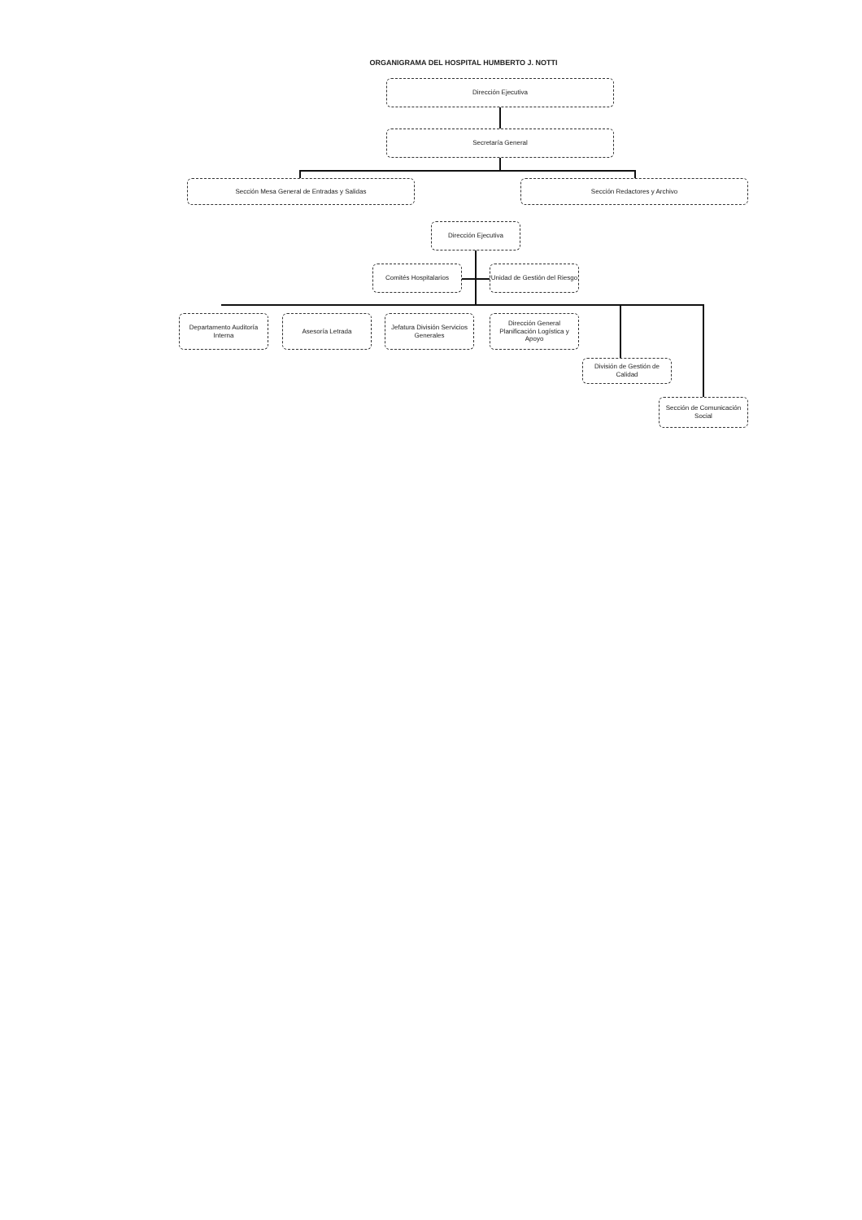ORGANIGRAMA DEL HOSPITAL HUMBERTO J. NOTTI
Dirección Ejecutiva
Secretaría General
Sección Mesa General de Entradas y Salidas Sección Redactores y Archivo
Dirección Ejecutiva
Comités Hospitalarios
Unidad de Gestión del Riesgo
Departamento Auditoría Interna
Asesoría Letrada
Jefatura División Servicios Generales
Dirección General Planificación Logística y Apoyo
División de Gestión de Calidad
Sección de Comunicación Social